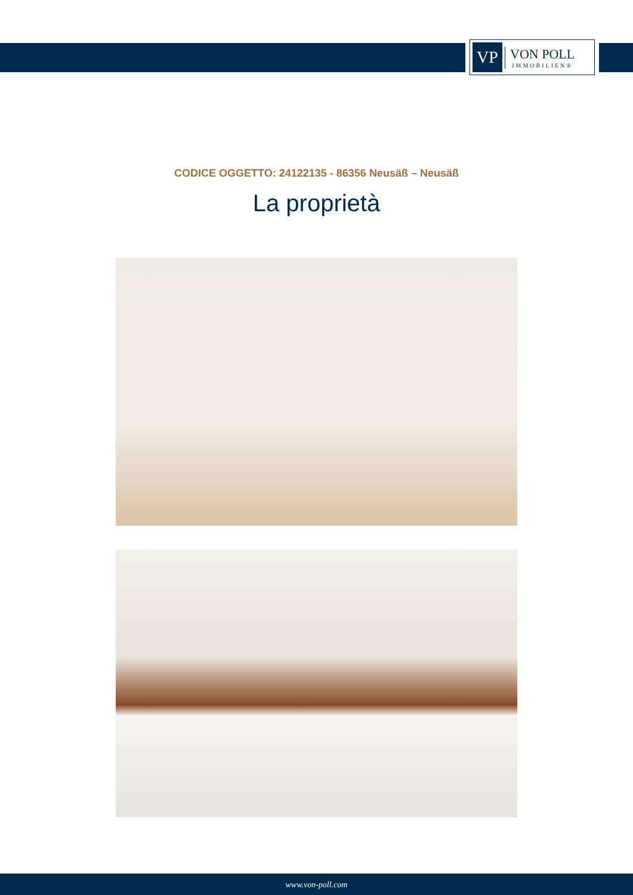VP
VON POLL
IMMOBILIEN®
CODICE OGGETTO: 24122135 - 86356 Neusäß – Neusäß
La proprietà
www.von-poll.com